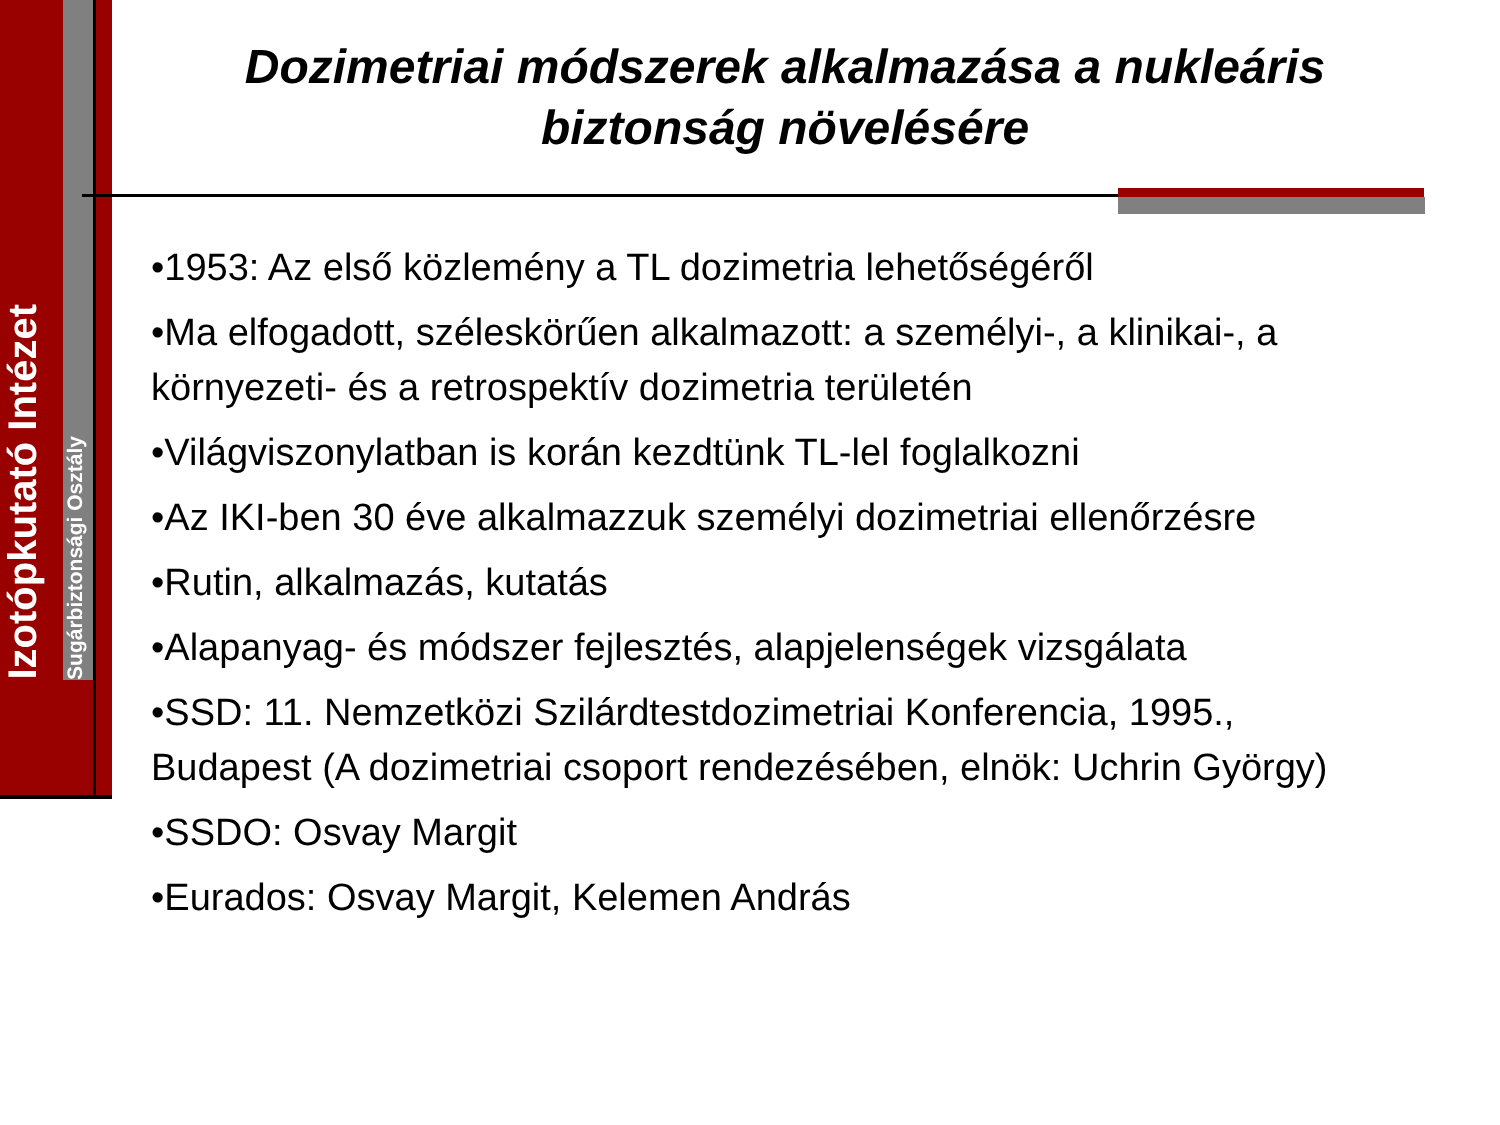Izotópkutató Intézet
Sugárbiztonsági Osztály
Dozimetriai módszerek alkalmazása a nukleáris biztonság növelésére
•1953: Az első közlemény a TL dozimetria lehetőségéről
•Ma elfogadott, széleskörűen alkalmazott: a személyi-, a klinikai-, a környezeti- és a retrospektív dozimetria területén
•Világviszonylatban is korán kezdtünk TL-lel foglalkozni
•Az IKI-ben 30 éve alkalmazzuk személyi dozimetriai ellenőrzésre
•Rutin, alkalmazás, kutatás
•Alapanyag- és módszer fejlesztés, alapjelenségek vizsgálata
•SSD: 11. Nemzetközi Szilárdtestdozimetriai Konferencia, 1995., Budapest (A dozimetriai csoport rendezésében, elnök: Uchrin György)
•SSDO: Osvay Margit
•Eurados: Osvay Margit, Kelemen András